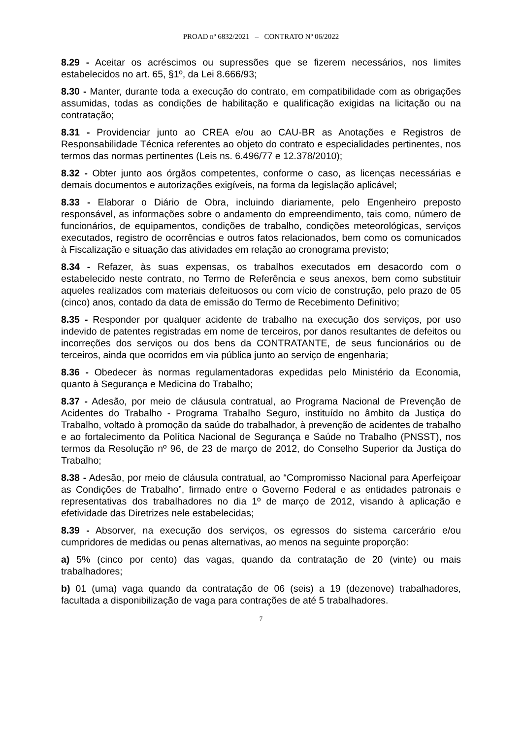PROAD nº 6832/2021 – CONTRATO Nº 06/2022
8.29 - Aceitar os acréscimos ou supressões que se fizerem necessários, nos limites estabelecidos no art. 65, §1º, da Lei 8.666/93;
8.30 - Manter, durante toda a execução do contrato, em compatibilidade com as obrigações assumidas, todas as condições de habilitação e qualificação exigidas na licitação ou na contratação;
8.31 - Providenciar junto ao CREA e/ou ao CAU-BR as Anotações e Registros de Responsabilidade Técnica referentes ao objeto do contrato e especialidades pertinentes, nos termos das normas pertinentes (Leis ns. 6.496/77 e 12.378/2010);
8.32 - Obter junto aos órgãos competentes, conforme o caso, as licenças necessárias e demais documentos e autorizações exigíveis, na forma da legislação aplicável;
8.33 - Elaborar o Diário de Obra, incluindo diariamente, pelo Engenheiro preposto responsável, as informações sobre o andamento do empreendimento, tais como, número de funcionários, de equipamentos, condições de trabalho, condições meteorológicas, serviços executados, registro de ocorrências e outros fatos relacionados, bem como os comunicados à Fiscalização e situação das atividades em relação ao cronograma previsto;
8.34 - Refazer, às suas expensas, os trabalhos executados em desacordo com o estabelecido neste contrato, no Termo de Referência e seus anexos, bem como substituir aqueles realizados com materiais defeituosos ou com vício de construção, pelo prazo de 05 (cinco) anos, contado da data de emissão do Termo de Recebimento Definitivo;
8.35 - Responder por qualquer acidente de trabalho na execução dos serviços, por uso indevido de patentes registradas em nome de terceiros, por danos resultantes de defeitos ou incorreções dos serviços ou dos bens da CONTRATANTE, de seus funcionários ou de terceiros, ainda que ocorridos em via pública junto ao serviço de engenharia;
8.36 - Obedecer às normas regulamentadoras expedidas pelo Ministério da Economia, quanto à Segurança e Medicina do Trabalho;
8.37 - Adesão, por meio de cláusula contratual, ao Programa Nacional de Prevenção de Acidentes do Trabalho - Programa Trabalho Seguro, instituído no âmbito da Justiça do Trabalho, voltado à promoção da saúde do trabalhador, à prevenção de acidentes de trabalho e ao fortalecimento da Política Nacional de Segurança e Saúde no Trabalho (PNSST), nos termos da Resolução nº 96, de 23 de março de 2012, do Conselho Superior da Justiça do Trabalho;
8.38 - Adesão, por meio de cláusula contratual, ao “Compromisso Nacional para Aperfeiçoar as Condições de Trabalho”, firmado entre o Governo Federal e as entidades patronais e representativas dos trabalhadores no dia 1º de março de 2012, visando à aplicação e efetividade das Diretrizes nele estabelecidas;
8.39 - Absorver, na execução dos serviços, os egressos do sistema carcerário e/ou cumpridores de medidas ou penas alternativas, ao menos na seguinte proporção:
a) 5% (cinco por cento) das vagas, quando da contratação de 20 (vinte) ou mais trabalhadores;
b) 01 (uma) vaga quando da contratação de 06 (seis) a 19 (dezenove) trabalhadores, facultada a disponibilização de vaga para contrações de até 5 trabalhadores.
7